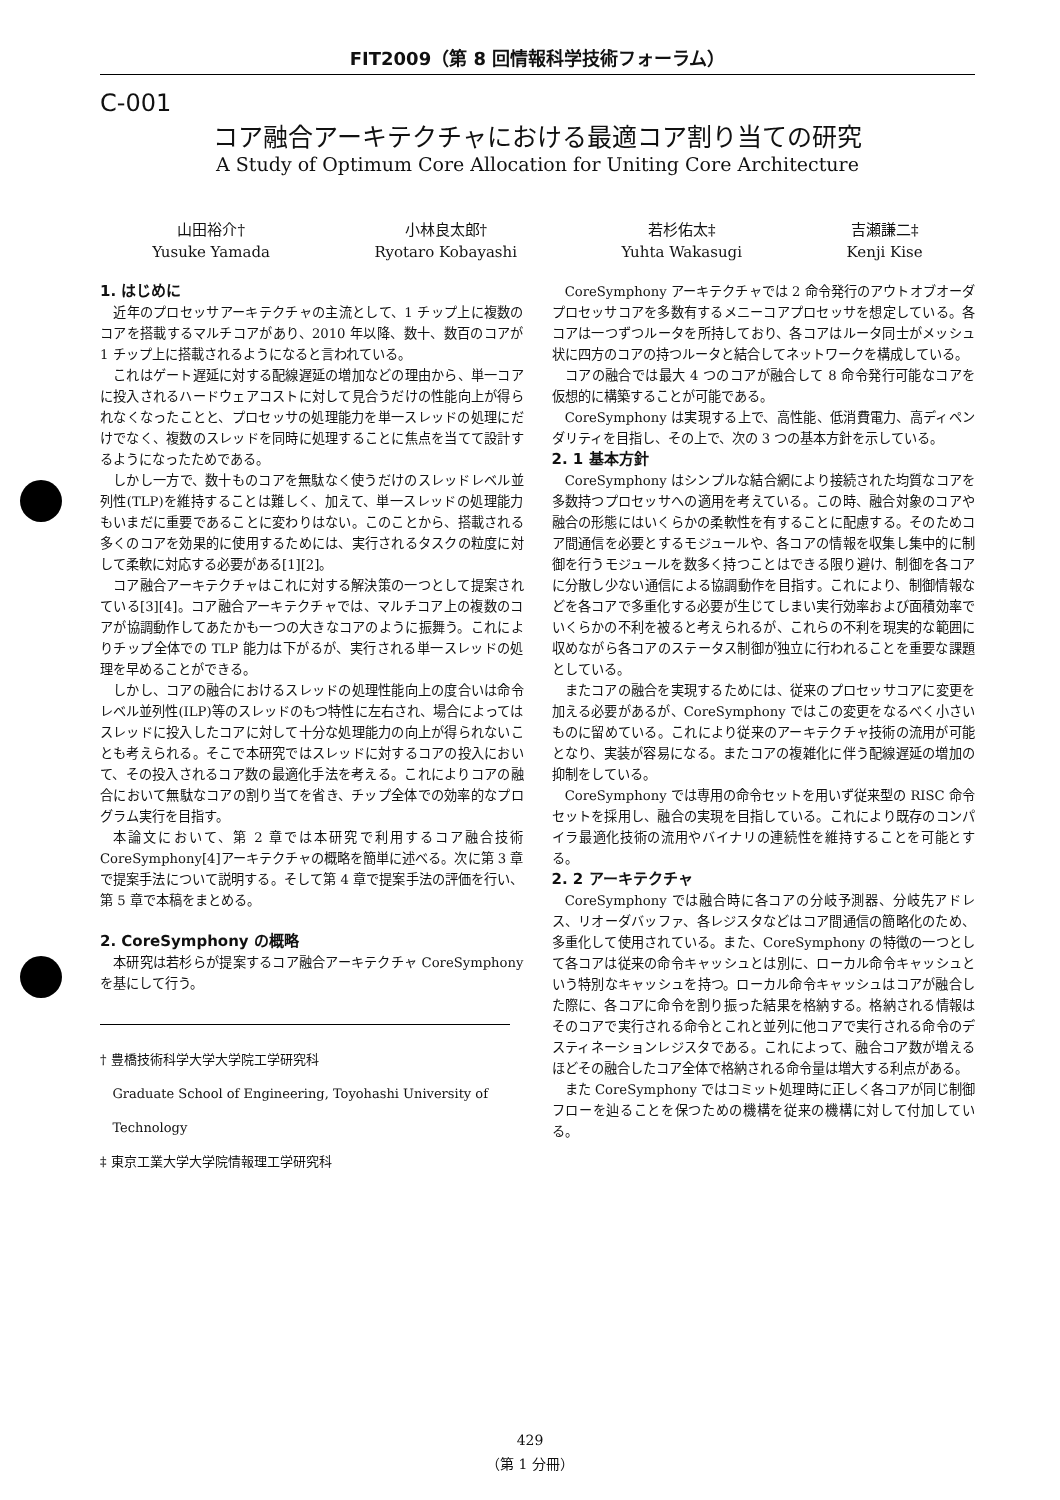FIT2009（第 8 回情報科学技術フォーラム）
C-001
コア融合アーキテクチャにおける最適コア割り当ての研究
A Study of Optimum Core Allocation for Uniting Core Architecture
山田裕介†
Yusuke Yamada
小林良太郎†
Ryotaro Kobayashi
若杉佑太‡
Yuhta Wakasugi
吉瀬謙二‡
Kenji Kise
1. はじめに
近年のプロセッサアーキテクチャの主流として、1 チップ上に複数のコアを搭載するマルチコアがあり、2010 年以降、数十、数百のコアが 1 チップ上に搭載されるようになると言われている。
これはゲート遅延に対する配線遅延の増加などの理由から、単一コアに投入されるハードウェアコストに対して見合うだけの性能向上が得られなくなったことと、プロセッサの処理能力を単一スレッドの処理にだけでなく、複数のスレッドを同時に処理することに焦点を当てて設計するようになったためである。
しかし一方で、数十ものコアを無駄なく使うだけのスレッドレベル並列性(TLP)を維持することは難しく、加えて、単一スレッドの処理能力もいまだに重要であることに変わりはない。このことから、搭載される多くのコアを効果的に使用するためには、実行されるタスクの粒度に対して柔軟に対応する必要がある[1][2]。
コア融合アーキテクチャはこれに対する解決策の一つとして提案されている[3][4]。コア融合アーキテクチャでは、マルチコア上の複数のコアが協調動作してあたかも一つの大きなコアのように振舞う。これによりチップ全体での TLP 能力は下がるが、実行される単一スレッドの処理を早めることができる。
しかし、コアの融合におけるスレッドの処理性能向上の度合いは命令レベル並列性(ILP)等のスレッドのもつ特性に左右され、場合によってはスレッドに投入したコアに対して十分な処理能力の向上が得られないことも考えられる。そこで本研究ではスレッドに対するコアの投入において、その投入されるコア数の最適化手法を考える。これによりコアの融合において無駄なコアの割り当てを省き、チップ全体での効率的なプログラム実行を目指す。
本論文において、第 2 章では本研究で利用するコア融合技術 CoreSymphony[4]アーキテクチャの概略を簡単に述べる。次に第 3 章で提案手法について説明する。そして第 4 章で提案手法の評価を行い、第 5 章で本稿をまとめる。
2. CoreSymphony の概略
本研究は若杉らが提案するコア融合アーキテクチャ CoreSymphony を基にして行う。
† 豊橋技術科学大学大学院工学研究科
Graduate School of Engineering, Toyohashi University of
Technology
‡ 東京工業大学大学院情報理工学研究科
CoreSymphony アーキテクチャでは 2 命令発行のアウトオブオーダプロセッサコアを多数有するメニーコアプロセッサを想定している。各コアは一つずつルータを所持しており、各コアはルータ同士がメッシュ状に四方のコアの持つルータと結合してネットワークを構成している。
コアの融合では最大 4 つのコアが融合して 8 命令発行可能なコアを仮想的に構築することが可能である。
CoreSymphony は実現する上で、高性能、低消費電力、高ディペンダリティを目指し、その上で、次の 3 つの基本方針を示している。
2. 1 基本方針
CoreSymphony はシンプルな結合網により接続された均質なコアを多数持つプロセッサへの適用を考えている。この時、融合対象のコアや融合の形態にはいくらかの柔軟性を有することに配慮する。そのためコア間通信を必要とするモジュールや、各コアの情報を収集し集中的に制御を行うモジュールを数多く持つことはできる限り避け、制御を各コアに分散し少ない通信による協調動作を目指す。これにより、制御情報などを各コアで多重化する必要が生じてしまい実行効率および面積効率でいくらかの不利を被ると考えられるが、これらの不利を現実的な範囲に収めながら各コアのステータス制御が独立に行われることを重要な課題としている。
またコアの融合を実現するためには、従来のプロセッサコアに変更を加える必要があるが、CoreSymphony ではこの変更をなるべく小さいものに留めている。これにより従来のアーキテクチャ技術の流用が可能となり、実装が容易になる。またコアの複雑化に伴う配線遅延の増加の抑制をしている。
CoreSymphony では専用の命令セットを用いず従来型の RISC 命令セットを採用し、融合の実現を目指している。これにより既存のコンパイラ最適化技術の流用やバイナリの連続性を維持することを可能とする。
2. 2 アーキテクチャ
CoreSymphony では融合時に各コアの分岐予測器、分岐先アドレス、リオーダバッファ、各レジスタなどはコア間通信の簡略化のため、多重化して使用されている。また、CoreSymphony の特徴の一つとして各コアは従来の命令キャッシュとは別に、ローカル命令キャッシュという特別なキャッシュを持つ。ローカル命令キャッシュはコアが融合した際に、各コアに命令を割り振った結果を格納する。格納される情報はそのコアで実行される命令とこれと並列に他コアで実行される命令のデスティネーションレジスタである。これによって、融合コア数が増えるほどその融合したコア全体で格納される命令量は増大する利点がある。
また CoreSymphony ではコミット処理時に正しく各コアが同じ制御フローを辿ることを保つための機構を従来の機構に対して付加している。
429
（第 1 分冊）